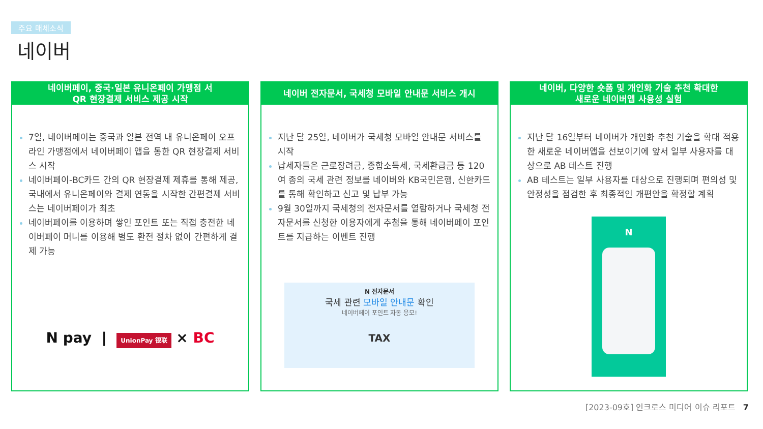주요 매체소식
네이버
네이버페이, 중국·일본 유니온페이 가맹점 서
QR 현장결제 서비스 제공 시작
7일, 네이버페이는 중국과 일본 전역 내 유니온페이 오프라인 가맹점에서 네이버페이 앱을 통한 QR 현장결제 서비스 시작
네이버페이-BC카드 간의 QR 현장결제 제휴를 통해 제공, 국내에서 유니온페이와 결제 연동을 시작한 간편결제 서비스는 네이버페이가 최초
네이버페이를 이용하며 쌓인 포인트 또는 직접 충전한 네이버페이 머니를 이용해 별도 환전 절차 없이 간편하게 결제 가능
N pay | UnionPay 银联 × BC
네이버 전자문서, 국세청 모바일 안내문 서비스 개시
지난 달 25일, 네이버가 국세청 모바일 안내문 서비스를 시작
납세자들은 근로장려금, 종합소득세, 국세환급금 등 120여 종의 국세 관련 정보를 네이버와 KB국민은행, 신한카드를 통해 확인하고 신고 및 납부 가능
9월 30일까지 국세청의 전자문서를 열람하거나 국세청 전자문서를 신청한 이용자에게 추첨을 통해 네이버페이 포인트를 지급하는 이벤트 진행
N 전자문서
국세 관련 모바일 안내문 확인
네이버페이 포인트 자동 응모!
TAX
네이버, 다양한 숏폼 및 개인화 기술 추천 확대한
새로운 네이버앱 사용성 실험
지난 달 16일부터 네이버가 개인화 추천 기술을 확대 적용한 새로운 네이버앱을 선보이기에 앞서 일부 사용자를 대상으로 AB 테스트 진행
AB 테스트는 일부 사용자를 대상으로 진행되며 편의성 및 안정성을 점검한 후 최종적인 개편안을 확정할 계획
N
[2023-09호] 인크로스 미디어 이슈 리포트 7